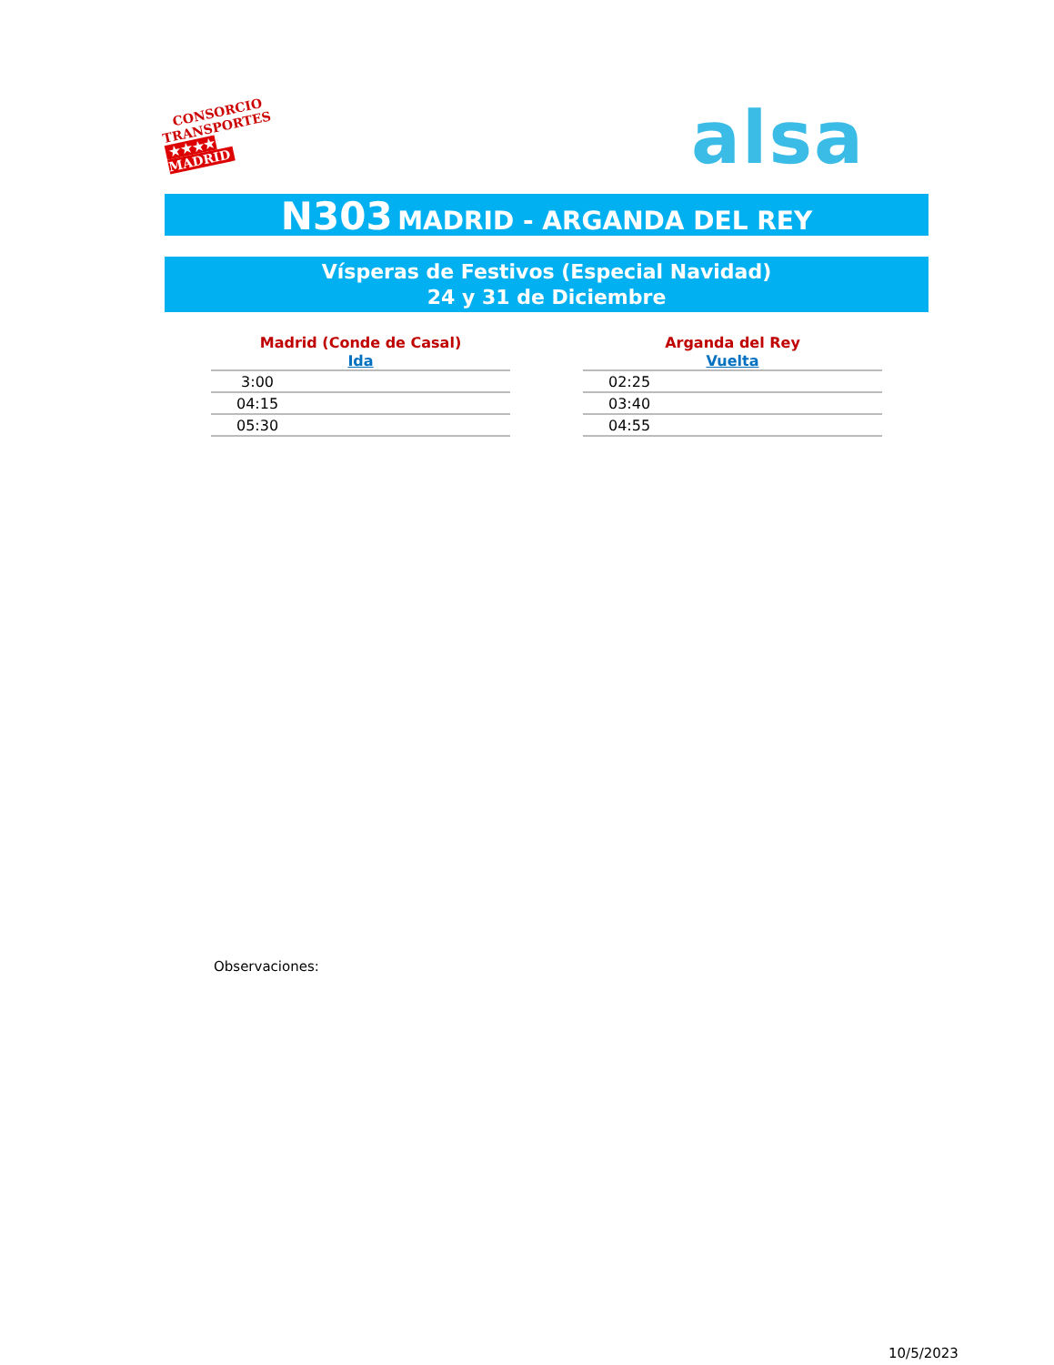CONSORCIO
TRANSPORTES
★★★★ MADRID
alsa
N303 MADRID - ARGANDA DEL REY
Vísperas de Festivos (Especial Navidad)
24 y 31 de Diciembre
| Madrid (Conde de Casal) |
| --- |
| Ida |
| 3:00 |
| 04:15 |
| 05:30 |
| Arganda del Rey |
| --- |
| Vuelta |
| 02:25 |
| 03:40 |
| 04:55 |
Observaciones:
10/5/2023